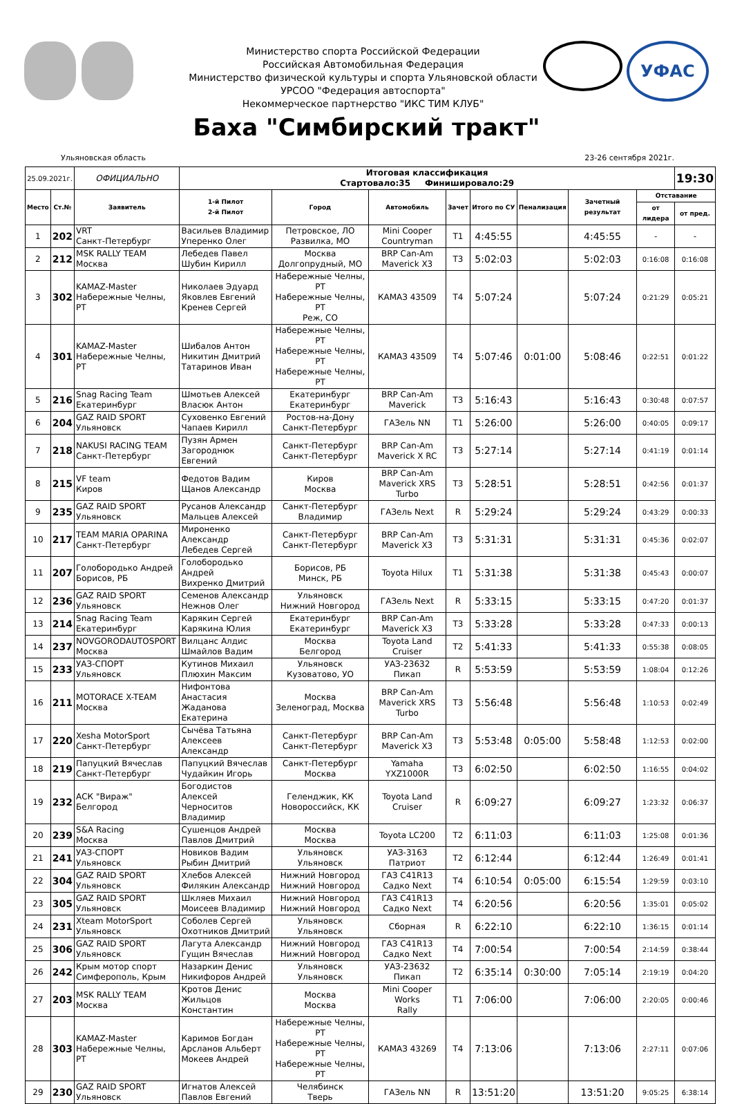Министерство спорта Российской Федерации
Российская Автомобильная Федерация
Министерство физической культуры и спорта Ульяновской области
УРСОО "Федерация автоспорта"
Некоммерческое партнерство "ИКС ТИМ КЛУБ"
УФАС
Баха "Симбирский тракт"
Ульяновская область 23-26 сентября 2021г.
| 25.09.2021г. | | ОФИЦИАЛЬНО | Итоговая классификация Стартовало:35 Финишировало:29 | | | | | | | | 19:30 |
| Место | Ст.№ | Заявитель | 1-й Пилот 2-й Пилот | Город | Автомобиль | Зачет | Итого по СУ | Пенализация | Зачетный результат | Отставание | |
| | | | | | | | | | | от лидера | от пред. |
| 1 | 202 | VRT Санкт-Петербург | Васильев Владимир Уперенко Олег | Петровское, ЛО Развилка, МО | Mini Cooper Countryman | T1 | 4:45:55 | | 4:45:55 | - | - |
| 2 | 212 | MSK RALLY TEAM Москва | Лебедев Павел Шубин Кирилл | Москва Долгопрудный, МО | BRP Can-Am Maverick X3 | T3 | 5:02:03 | | 5:02:03 | 0:16:08 | 0:16:08 |
| 3 | 302 | KAMAZ-Master Набережные Челны, РТ | Николаев Эдуард Яковлев Евгений Кренев Сергей | Набережные Челны, РТ Набережные Челны, РТ Реж, СО | КАМАЗ 43509 | T4 | 5:07:24 | | 5:07:24 | 0:21:29 | 0:05:21 |
| 4 | 301 | KAMAZ-Master Набережные Челны, РТ | Шибалов Антон Никитин Дмитрий Татаринов Иван | Набережные Челны, РТ Набережные Челны, РТ Набережные Челны, РТ | КАМАЗ 43509 | T4 | 5:07:46 | 0:01:00 | 5:08:46 | 0:22:51 | 0:01:22 |
| 5 | 216 | Snag Racing Team Екатеринбург | Шмотьев Алексей Власюк Антон | Екатеринбург Екатеринбург | BRP Can-Am Maverick | T3 | 5:16:43 | | 5:16:43 | 0:30:48 | 0:07:57 |
| 6 | 204 | GAZ RAID SPORT Ульяновск | Суховенко Евгений Чапаев Кирилл | Ростов-на-Дону Санкт-Петербург | ГАЗель NN | T1 | 5:26:00 | | 5:26:00 | 0:40:05 | 0:09:17 |
| 7 | 218 | NAKUSI RACING TEAM Санкт-Петербург | Пузян Армен Загороднюк Евгений | Санкт-Петербург Санкт-Петербург | BRP Can-Am Maverick X RC | T3 | 5:27:14 | | 5:27:14 | 0:41:19 | 0:01:14 |
| 8 | 215 | VF team Киров | Федотов Вадим Щанов Александр | Киров Москва | BRP Can-Am Maverick XRS Turbo | T3 | 5:28:51 | | 5:28:51 | 0:42:56 | 0:01:37 |
| 9 | 235 | GAZ RAID SPORT Ульяновск | Русанов Александр Мальцев Алексей | Санкт-Петербург Владимир | ГАЗель Next | R | 5:29:24 | | 5:29:24 | 0:43:29 | 0:00:33 |
| 10 | 217 | TEAM MARIA OPARINA Санкт-Петербург | Мироненко Александр Лебедев Сергей | Санкт-Петербург Санкт-Петербург | BRP Can-Am Maverick X3 | T3 | 5:31:31 | | 5:31:31 | 0:45:36 | 0:02:07 |
| 11 | 207 | Голобородько Андрей Борисов, РБ | Голобородько Андрей Вихренко Дмитрий | Борисов, РБ Минск, РБ | Toyota Hilux | T1 | 5:31:38 | | 5:31:38 | 0:45:43 | 0:00:07 |
| 12 | 236 | GAZ RAID SPORT Ульяновск | Семенов Александр Нежнов Олег | Ульяновск Нижний Новгород | ГАЗель Next | R | 5:33:15 | | 5:33:15 | 0:47:20 | 0:01:37 |
| 13 | 214 | Snag Racing Team Екатеринбург | Карякин Сергей Карякина Юлия | Екатеринбург Екатеринбург | BRP Can-Am Maverick X3 | T3 | 5:33:28 | | 5:33:28 | 0:47:33 | 0:00:13 |
| 14 | 237 | NOVGORODAUTOSPORT Москва | Вилцанс Алдис Шмайлов Вадим | Москва Белгород | Toyota Land Cruiser | T2 | 5:41:33 | | 5:41:33 | 0:55:38 | 0:08:05 |
| 15 | 233 | УАЗ-СПОРТ Ульяновск | Кутинов Михаил Плюхин Максим | Ульяновск Кузоватово, УО | УАЗ-23632 Пикап | R | 5:53:59 | | 5:53:59 | 1:08:04 | 0:12:26 |
| 16 | 211 | MOTORACE X-TEAM Москва | Нифонтова Анастасия Жаданова Екатерина | Москва Зеленоград, Москва | BRP Can-Am Maverick XRS Turbo | T3 | 5:56:48 | | 5:56:48 | 1:10:53 | 0:02:49 |
| 17 | 220 | Xesha MotorSport Санкт-Петербург | Сычёва Татьяна Алексеев Александр | Санкт-Петербург Санкт-Петербург | BRP Can-Am Maverick X3 | T3 | 5:53:48 | 0:05:00 | 5:58:48 | 1:12:53 | 0:02:00 |
| 18 | 219 | Папуцкий Вячеслав Санкт-Петербург | Папуцкий Вячеслав Чудайкин Игорь | Санкт-Петербург Москва | Yamaha YXZ1000R | T3 | 6:02:50 | | 6:02:50 | 1:16:55 | 0:04:02 |
| 19 | 232 | АСК "Вираж" Белгород | Богодистов Алексей Черноситов Владимир | Геленджик, КК Новороссийск, КК | Toyota Land Cruiser | R | 6:09:27 | | 6:09:27 | 1:23:32 | 0:06:37 |
| 20 | 239 | S&A Racing Москва | Сушенцов Андрей Павлов Дмитрий | Москва Москва | Toyota LC200 | T2 | 6:11:03 | | 6:11:03 | 1:25:08 | 0:01:36 |
| 21 | 241 | УАЗ-СПОРТ Ульяновск | Новиков Вадим Рыбин Дмитрий | Ульяновск Ульяновск | УАЗ-3163 Патриот | T2 | 6:12:44 | | 6:12:44 | 1:26:49 | 0:01:41 |
| 22 | 304 | GAZ RAID SPORT Ульяновск | Хлебов Алексей Филякин Александр | Нижний Новгород Нижний Новгород | ГАЗ С41R13 Садко Next | T4 | 6:10:54 | 0:05:00 | 6:15:54 | 1:29:59 | 0:03:10 |
| 23 | 305 | GAZ RAID SPORT Ульяновск | Шкляев Михаил Моисеев Владимир | Нижний Новгород Нижний Новгород | ГАЗ С41R13 Садко Next | T4 | 6:20:56 | | 6:20:56 | 1:35:01 | 0:05:02 |
| 24 | 231 | Xteam MotorSport Ульяновск | Соболев Сергей Охотников Дмитрий | Ульяновск Ульяновск | Сборная | R | 6:22:10 | | 6:22:10 | 1:36:15 | 0:01:14 |
| 25 | 306 | GAZ RAID SPORT Ульяновск | Лагута Александр Гущин Вячеслав | Нижний Новгород Нижний Новгород | ГАЗ С41R13 Садко Next | T4 | 7:00:54 | | 7:00:54 | 2:14:59 | 0:38:44 |
| 26 | 242 | Крым мотор спорт Симферополь, Крым | Назаркин Денис Никифоров Андрей | Ульяновск Ульяновск | УАЗ-23632 Пикап | T2 | 6:35:14 | 0:30:00 | 7:05:14 | 2:19:19 | 0:04:20 |
| 27 | 203 | MSK RALLY TEAM Москва | Кротов Денис Жильцов Константин | Москва Москва | Mini Cooper Works Rally | T1 | 7:06:00 | | 7:06:00 | 2:20:05 | 0:00:46 |
| 28 | 303 | KAMAZ-Master Набережные Челны, РТ | Каримов Богдан Арсланов Альберт Мокеев Андрей | Набережные Челны, РТ Набережные Челны, РТ Набережные Челны, РТ | КАМАЗ 43269 | T4 | 7:13:06 | | 7:13:06 | 2:27:11 | 0:07:06 |
| 29 | 230 | GAZ RAID SPORT Ульяновск | Игнатов Алексей Павлов Евгений | Челябинск Тверь | ГАЗель NN | R | 13:51:20 | | 13:51:20 | 9:05:25 | 6:38:14 |